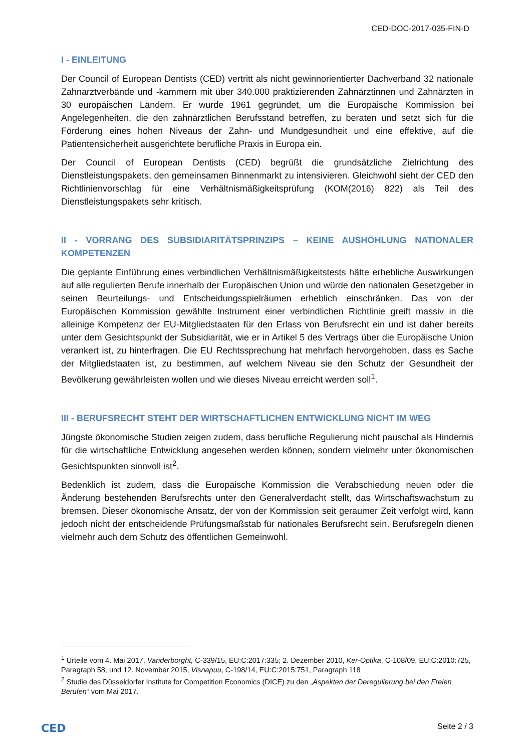CED-DOC-2017-035-FIN-D
I - EINLEITUNG
Der Council of European Dentists (CED) vertritt als nicht gewinnorientierter Dachverband 32 nationale Zahnarztverbände und -kammern mit über 340.000 praktizierenden Zahnärztinnen und Zahnärzten in 30 europäischen Ländern. Er wurde 1961 gegründet, um die Europäische Kommission bei Angelegenheiten, die den zahnärztlichen Berufsstand betreffen, zu beraten und setzt sich für die Förderung eines hohen Niveaus der Zahn- und Mundgesundheit und eine effektive, auf die Patientensicherheit ausgerichtete berufliche Praxis in Europa ein.
Der Council of European Dentists (CED) begrüßt die grundsätzliche Zielrichtung des Dienstleistungspakets, den gemeinsamen Binnenmarkt zu intensivieren. Gleichwohl sieht der CED den Richtlinienvorschlag für eine Verhältnismäßigkeitsprüfung (KOM(2016) 822) als Teil des Dienstleistungspakets sehr kritisch.
II - VORRANG DES SUBSIDIARITÄTSPRINZIPS – KEINE AUSHÖHLUNG NATIONALER KOMPETENZEN
Die geplante Einführung eines verbindlichen Verhältnismäßigkeitstests hätte erhebliche Auswirkungen auf alle regulierten Berufe innerhalb der Europäischen Union und würde den nationalen Gesetzgeber in seinen Beurteilungs- und Entscheidungsspielräumen erheblich einschränken. Das von der Europäischen Kommission gewählte Instrument einer verbindlichen Richtlinie greift massiv in die alleinige Kompetenz der EU-Mitgliedstaaten für den Erlass von Berufsrecht ein und ist daher bereits unter dem Gesichtspunkt der Subsidiarität, wie er in Artikel 5 des Vertrags über die Europäische Union verankert ist, zu hinterfragen. Die EU Rechtssprechung hat mehrfach hervorgehoben, dass es Sache der Mitgliedstaaten ist, zu bestimmen, auf welchem Niveau sie den Schutz der Gesundheit der Bevölkerung gewährleisten wollen und wie dieses Niveau erreicht werden soll<sup>1</sup>.
III - BERUFSRECHT STEHT DER WIRTSCHAFTLICHEN ENTWICKLUNG NICHT IM WEG
Jüngste ökonomische Studien zeigen zudem, dass berufliche Regulierung nicht pauschal als Hindernis für die wirtschaftliche Entwicklung angesehen werden können, sondern vielmehr unter ökonomischen Gesichtspunkten sinnvoll ist<sup>2</sup>.
Bedenklich ist zudem, dass die Europäische Kommission die Verabschiedung neuen oder die Änderung bestehenden Berufsrechts unter den Generalverdacht stellt, das Wirtschaftswachstum zu bremsen. Dieser ökonomische Ansatz, der von der Kommission seit geraumer Zeit verfolgt wird, kann jedoch nicht der entscheidende Prüfungsmaßstab für nationales Berufsrecht sein. Berufsregeln dienen vielmehr auch dem Schutz des öffentlichen Gemeinwohl.
<sup>1</sup> Urteile vom 4. Mai 2017, Vanderborght, C-339/15, EU:C:2017:335; 2. Dezember 2010, Ker-Optika, C-108/09, EU:C:2010:725, Paragraph 58, und 12. November 2015, Visnapuu, C-198/14, EU:C:2015:751, Paragraph 118
<sup>2</sup> Studie des Düsseldorfer Institute for Competition Economics (DICE) zu den „Aspekten der Deregulierung bei den Freien Berufen“ vom Mai 2017.
CED Seite 2 / 3